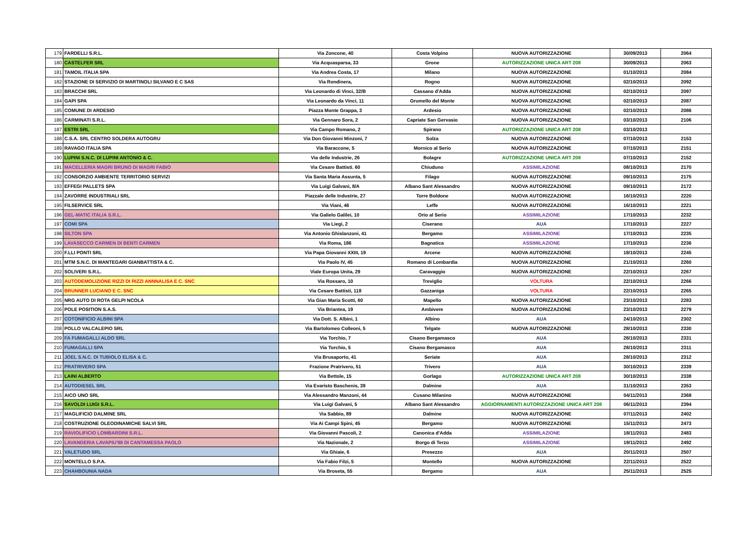| 179 | FARDELLI S.R.L. | Via Zoncone, 40 | Costa Volpino | NUOVA AUTORIZZAZIONE | 30/09/2013 | 2064 |
| 180 | CASTELFER SRL | Via Acquasparsa, 33 | Grone | AUTORIZZAZIONE UNICA ART 208 | 30/09/2013 | 2063 |
| 181 | TAMOIL ITALIA SPA | Via Andrea Costa, 17 | Milano | NUOVA AUTORIZZAZIONE | 01/10/2013 | 2084 |
| 182 | STAZIONE DI SERVIZIO DI MARTINOLI SILVANO E C SAS | Via Rondinera, | Rogno | NUOVA AUTORIZZAZIONE | 02/10/2013 | 2092 |
| 183 | BRACCHI SRL | Via Leonardo di Vinci, 32/B | Cassano d'Adda | NUOVA AUTORIZZAZIONE | 02/10/2013 | 2097 |
| 184 | GAPI SPA | Via Leonardo da Vinci, 11 | Grumello del Monte | NUOVA AUTORIZZAZIONE | 02/10/2013 | 2087 |
| 185 | COMUNE DI ARDESIO | Piazza Monte Grappa, 3 | Ardesio | NUOVA AUTORIZZAZIONE | 02/10/2013 | 2086 |
| 186 | CARMINATI S.R.L. | Via Gennaro Sora, 2 | Capriate San Gervasio | NUOVA AUTORIZZAZIONE | 03/10/2013 | 2106 |
| 187 | ESTRI SRL | Via Campo Romano, 2 | Spirano | AUTORIZZAZIONE UNICA ART 208 | 03/10/2013 | |
| 188 | C.S.A. SRL CENTRO SOLDERA AUTOGRU | Via Don Giovanni Minzoni, 7 | Solza | NUOVA AUTORIZZAZIONE | 07/10/2013 | 2153 |
| 189 | RAVAGO ITALIA SPA | Via Baraccone, 5 | Mornico al Serio | NUOVA AUTORIZZAZIONE | 07/10/2013 | 2151 |
| 190 | LUPINI S.N.C. DI LUPINI ANTONIO & C. | Via delle Industrie, 26 | Bolagre | AUTORIZZAZIONE UNICA ART 208 | 07/10/2013 | 2152 |
| 191 | MACELLERIA MAGRI BRUNO DI MAGRI FABIO | Via Cesare Battisti. 60 | Chiuduno | ASSIMILAZIONE | 08/10/2013 | 2170 |
| 192 | CONSORZIO AMBIENTE TERRITORIO SERVIZI | Via Santa Maria Assunta, 5 | Filago | NUOVA AUTORIZZAZIONE | 09/10/2013 | 2175 |
| 193 | EFFEGI PALLETS SPA | Via Luigi Galvani, 8/A | Albano Sant Alessandro | NUOVA AUTORIZZAZIONE | 09/10/2013 | 2172 |
| 194 | ZAVORRE INDUSTRIALI SRL | Piazzale delle Industrie, 27 | Torre Boldone | NUOVA AUTORIZZAZIONE | 16/10/2013 | 2220 |
| 195 | FILSERVICE SRL | Via Viani, 46 | Leffe | NUOVA AUTORIZZAZIONE | 16/10/2013 | 2221 |
| 196 | GEL-MATIC ITALIA S.R.L. | Via Galielo Galilei, 10 | Orio al Serio | ASSIMILAZIONE | 17/10/2013 | 2232 |
| 197 | COMI SPA | Via Liegi, 2 | Ciserano | AUA | 17/10/2013 | 2227 |
| 198 | SILTON SPA | Via Antonio Ghislanzoni, 41 | Bergamo | ASSIMILAZIONE | 17/10/2013 | 2235 |
| 199 | LAVASECCO CARMEN DI BENTI CARMEN | Via Roma, 186 | Bagnatica | ASSIMILAZIONE | 17/10/2013 | 2236 |
| 200 | F.LLI PONTI SRL | Via Papa Giovanni XXIII, 19 | Arcene | NUOVA AUTORIZZAZIONE | 18/10/2013 | 2245 |
| 201 | MTM S.N.C. DI MANTEGARI GIANBATTISTA & C. | Via Paolo IV, 45 | Romano di Lombardia | NUOVA AUTORIZZAZIONE | 21/10/2013 | 2260 |
| 202 | SOLIVERI S.R.L. | Viale Europa Unita, 29 | Caravaggio | NUOVA AUTORIZZAZIONE | 22/10/2013 | 2267 |
| 203 | AUTODEMOLIZIONE RIZZI DI RIZZI ANNNALISA E C. SNC | Via Rossaro, 10 | Treviglio | VOLTURA | 22/10/2013 | 2266 |
| 204 | BRUNNER LUCIANO E C. SNC | Via Cesare Battisti, 118 | Gazzaniga | VOLTURA | 22/10/2013 | 2265 |
| 205 | NRG AUTO DI ROTA GELPI NCOLA | Via Gian Maria Scotti, 60 | Mapello | NUOVA AUTORIZZAZIONE | 23/10/2013 | 2283 |
| 206 | POLE POSITION S.A.S. | Via Briantea, 19 | Ambivere | NUOVA AUTORIZZAZIONE | 23/10/2013 | 2279 |
| 207 | COTONIFICIO ALBINI SPA | Via Dott. S. Albini, 1 | Albino | AUA | 24/10/2013 | 2302 |
| 208 | POLLO VALCALEPIO SRL | Via Bartolomeo Colleoni, 5 | Telgate | NUOVA AUTORIZZAZIONE | 28/10/2013 | 2330 |
| 209 | FA FUMAGALLI ALDO SRL | Via Torchio, 7 | Cisano Bergamasco | AUA | 28/10/2013 | 2331 |
| 210 | FUMAGALLI SPA | Via Torchio, 5 | Cisano Bergamasco | AUA | 28/10/2013 | 2311 |
| 211 | JOEL S.N.C. DI TUBIOLO ELISA & C. | Via Brusaporto, 41 | Seriate | AUA | 28/10/2013 | 2312 |
| 212 | PRATRIVERO SPA | Frazione Pratrivero, 51 | Trivero | AUA | 30/10/2013 | 2339 |
| 213 | LAINI ALBERTO | Via Bettole, 15 | Gorlago | AUTORIZZAZIONE UNICA ART 208 | 30/10/2013 | 2338 |
| 214 | AUTODIESEL SRL | Via Evaristo Baschenis, 39 | Dalmine | AUA | 31/10/2013 | 2353 |
| 215 | AICO UNO SRL | Via Alessandro Manzoni, 44 | Cusano Milanino | NUOVA AUTORIZZAZIONE | 04/11/2013 | 2368 |
| 216 | SAVOLDI LUIGI S.R.L. | Via Luigi Galvani, 5 | Albano Sant Alessandro | AGGIORNAMENTI AUTORIZZAZIONE UNICA ART 208 | 06/11/2013 | 2394 |
| 217 | MAGLIFICIO DALMINE SRL | Via Sabbio, 89 | Dalmine | NUOVA AUTORIZZAZIONE | 07/11/2013 | 2402 |
| 218 | COSTRUZIONE OLEODINAMICHE SALVI SRL | Via Ai Campi Spini, 45 | Bergamo | NUOVA AUTORIZZAZIONE | 15/11/2013 | 2473 |
| 219 | RAVIOLIFICIO LOMBARDINI S.R.L. | Via Giovanni Pascoli, 2 | Canonica d'Adda | ASSIMILAZIONE | 18/11/2013 | 2483 |
| 220 | LAVANDERIA LAVAPIU'88 DI CANTAMESSA PAOLO | Via Nazionale, 2 | Borgo di Terzo | ASSIMILAZIONE | 19/11/2013 | 2492 |
| 221 | VALETUDO SRL | Via Ghiaie, 6 | Presezzo | AUA | 20/11/2013 | 2507 |
| 222 | MONTELLO S.P.A. | Via Fabio Filzi, 5 | Montello | NUOVA AUTORIZZAZIONE | 22/11/2013 | 2522 |
| 223 | CHAHBOUNIA NADA | Via Broseta, 55 | Bergamo | AUA | 25/11/2013 | 2525 |